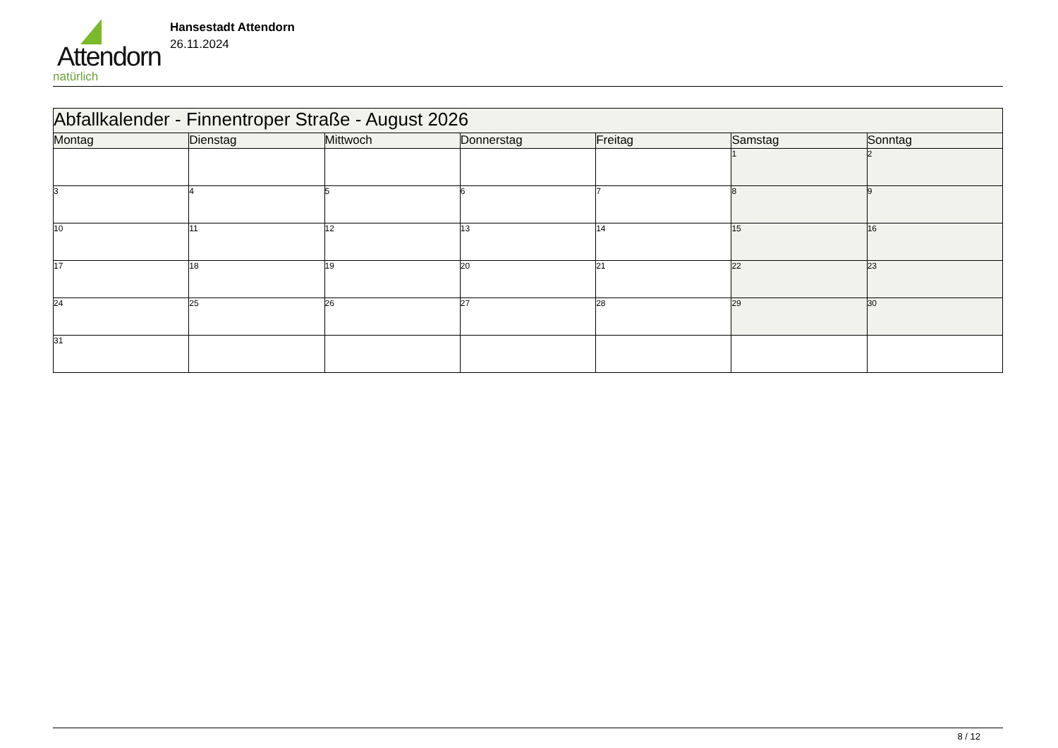Attendorn
natürlich
Hansestadt Attendorn
26.11.2024
| Abfallkalender - Finnentroper Straße - August 2026 | | | | | | |
| Montag | Dienstag | Mittwoch | Donnerstag | Freitag | Samstag | Sonntag |
| | | | | | 1 | 2 |
| 3 | 4 | 5 | 6 | 7 | 8 | 9 |
| 10 | 11 | 12 | 13 | 14 | 15 | 16 |
| 17 | 18 | 19 | 20 | 21 | 22 | 23 |
| 24 | 25 | 26 | 27 | 28 | 29 | 30 |
| 31 | | | | | | |
8 / 12